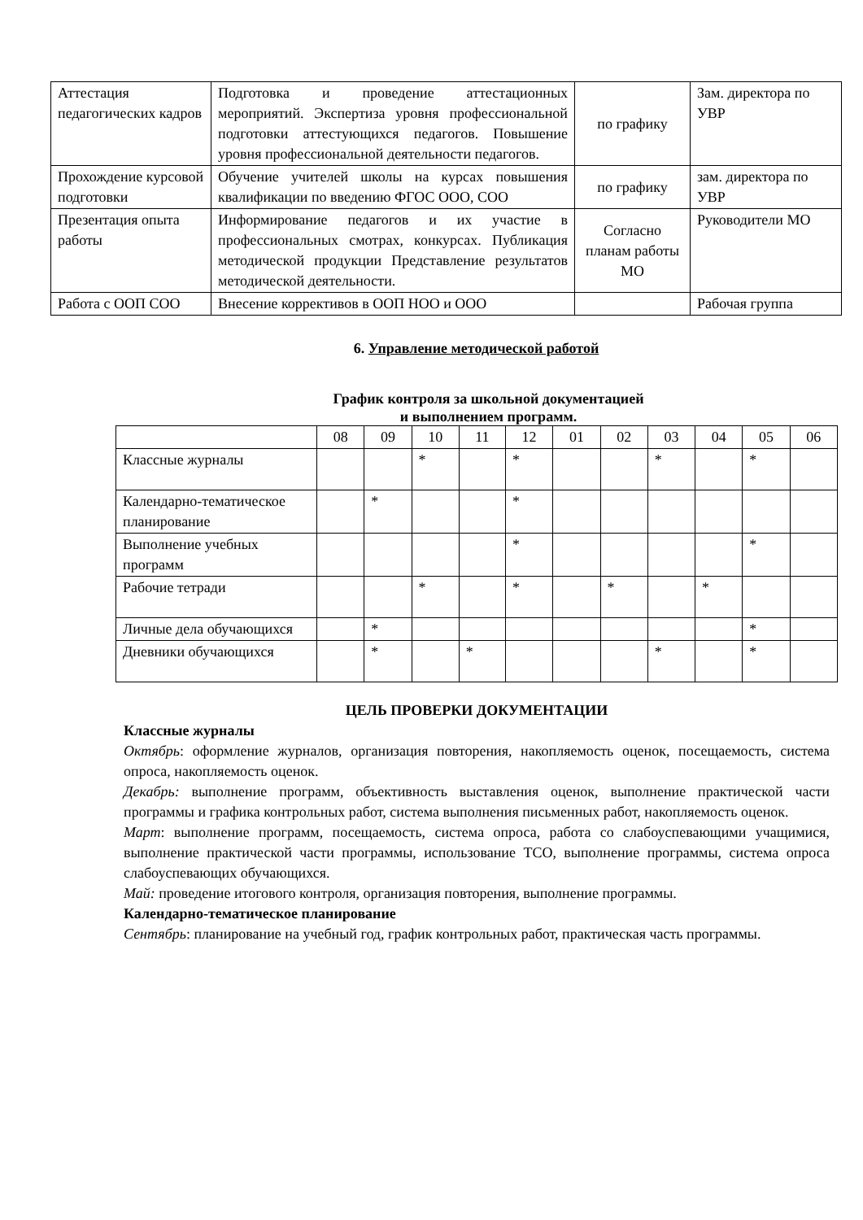| Аттестация педагогических кадров | Подготовка и проведение аттестационных мероприятий. Экспертиза уровня профессиональной подготовки аттестующихся педагогов. Повышение уровня профессиональной деятельности педагогов. | по графику | Зам. директора по УВР |
| Прохождение курсовой подготовки | Обучение учителей школы на курсах повышения квалификации по введению ФГОС ООО, СОО | по графику | зам. директора по УВР |
| Презентация опыта работы | Информирование педагогов и их участие в профессиональных смотрах, конкурсах. Публикация методической продукции Представление результатов методической деятельности. | Согласно планам работы МО | Руководители МО |
| Работа с ООП СОО | Внесение коррективов в ООП НОО и ООО | | Рабочая группа |
6. Управление методической работой
График контроля за школьной документацией
и выполнением программ.
| | 08 | 09 | 10 | 11 | 12 | 01 | 02 | 03 | 04 | 05 | 06 |
| --- | --- | --- | --- | --- | --- | --- | --- | --- | --- | --- | --- |
| Классные журналы | | | * | | * | | | * | | * | |
| Календарно-тематическое планирование | | * | | | * | | | | | | |
| Выполнение учебных программ | | | | | * | | | | | * | |
| Рабочие тетради | | | * | | * | | * | | * | | |
| Личные дела обучающихся | | * | | | | | | | | * | |
| Дневники обучающихся | | * | | * | | | | * | | * | |
ЦЕЛЬ ПРОВЕРКИ ДОКУМЕНТАЦИИ
Классные журналы
Октябрь: оформление журналов, организация повторения, накопляемость оценок, посещаемость, система опроса, накопляемость оценок.
Декабрь: выполнение программ, объективность выставления оценок, выполнение практической части программы и графика контрольных работ, система выполнения письменных работ, накопляемость оценок.
Март: выполнение программ, посещаемость, система опроса, работа со слабоуспевающими учащимися, выполнение практической части программы, использование ТСО, выполнение программы, система опроса слабоуспевающих обучающихся.
Май: проведение итогового контроля, организация повторения, выполнение программы.
Календарно-тематическое планирование
Сентябрь: планирование на учебный год, график контрольных работ, практическая часть программы.